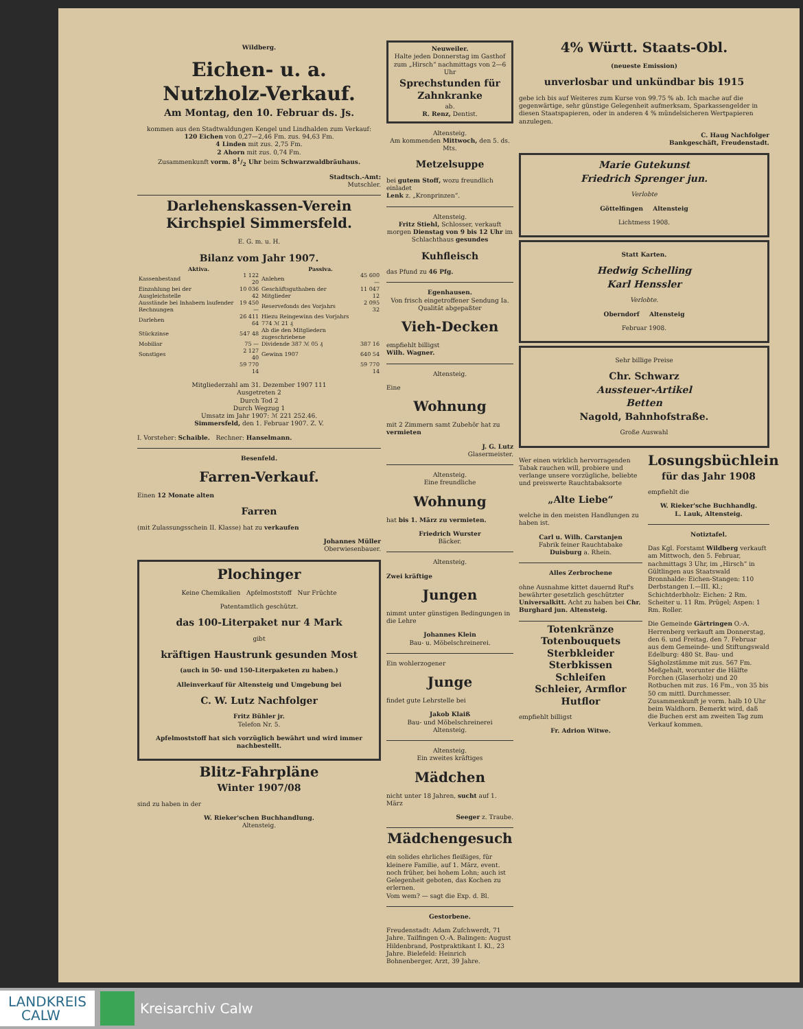Wildberg.
Eichen- u. a. Nutzholz-Verkauf.
Am Montag, den 10. Februar ds. Js.
kommen aus den Stadtwaldungen Kengel und Lindhalden zum Verkauf:
120 Eichen von 0,27—2,46 Fm. zus. 94,63 Fm.
4 Linden mit zus. 2,75 Fm.
2 Ahorn mit zus. 0,74 Fm.
Zusammenkunft vorm. 81/2 Uhr beim Schwarzwaldbräuhaus.
Stadtsch.-Amt:
Mutschler.
Darlehenskassen-Verein Kirchspiel Simmersfeld.
E. G. m. u. H.
Bilanz vom Jahr 1907.
| Aktiva. | | Passiva. | |
| --- | --- | --- | --- |
| Kassenbestand | 1 122 20 | Anlehen | 45 600 — |
| Einzahlung bei der Ausgleichstelle | 10 036 42 | Geschäftsguthaben der Mitglieder | 11 047 12 |
| Ausstände bei Inhabern laufender Rechnungen | 19 450 — | Reservefonds des Vorjahrs | 2 095 32 |
| Darlehen | 26 411 64 | Hiezu Reingewinn des Vorjahrs 774 ℳ 21 ₰ | |
| Stückzinse | 547 48 | Ab die den Mitgliedern zugeschriebene | |
| Mobiliar | 75 — | Dividende 387 ℳ 05 ₰ | 387 16 |
| Sonstiges | 2 127 40 | Gewinn 1907 | 640 54 |
| | 59 770 14 | | 59 770 14 |
Mitgliederzahl am 31. Dezember 1907 111
Ausgetreten 2
Durch Tod 2
Durch Wegzug 1
Umsatz im Jahr 1907: ℳ 221 252.46.
Simmersfeld, den 1. Februar 1907. Z. V.
I. Vorsteher: Schaible. Rechner: Hanselmann.
Besenfeld.
Farren-Verkauf.
Einen 12 Monate alten
Farren
(mit Zulassungsschein II. Klasse) hat zu verkaufen
Johannes Müller
Oberwiesenbauer.
Plochinger
Keine Chemikalien Apfelmoststoff Nur Früchte
Patentamtlich geschützt.
das 100-Literpaket nur 4 Mark
gibt
kräftigen Haustrunk gesunden Most
(auch in 50- und 150-Literpaketen zu haben.)
Alleinverkauf für Altensteig und Umgebung bei
C. W. Lutz Nachfolger
Fritz Bühler jr.
Telefon Nr. 5.
Apfelmoststoff hat sich vorzüglich bewährt und wird immer nachbestellt.
Blitz-Fahrpläne
Winter 1907/08
sind zu haben in der
W. Rieker'schen Buchhandlung.
Altensteig.
Neuweiler.
Halte jeden Donnerstag im Gasthof zum „Hirsch“ nachmittags von 2—6 Uhr
Sprechstunden für Zahnkranke
ab.
R. Renz, Dentist.
Altensteig.
Am kommenden Mittwoch, den 5. ds. Mts.
Metzelsuppe
bei gutem Stoff, wozu freundlich einladet
Lenk z. „Kronprinzen“.
Altensteig.
Fritz Stiehl, Schlosser, verkauft morgen Dienstag von 9 bis 12 Uhr im Schlachthaus gesundes
Kuhfleisch
das Pfund zu 46 Pfg.
Egenhausen.
Von frisch eingetroffener Sendung Ia. Qualität abgepaßter
Vieh-Decken
empfiehlt billigst
Wilh. Wagner.
Altensteig.
Eine
Wohnung
mit 2 Zimmern samt Zubehör hat zu vermieten
J. G. Lutz
Glasermeister.
Altensteig.
Eine freundliche
Wohnung
hat bis 1. März zu vermieten.
Friedrich Wurster
Bäcker.
Altensteig.
Zwei kräftige
Jungen
nimmt unter günstigen Bedingungen in die Lehre
Johannes Klein
Bau- u. Möbelschreinerei.
Ein wohlerzogener
Junge
findet gute Lehrstelle bei
Jakob Klaiß
Bau- und Möbelschreinerei
Altensteig.
Altensteig.
Ein zweites kräftiges
Mädchen
nicht unter 18 Jahren, sucht auf 1. März
Seeger z. Traube.
Mädchengesuch
ein solides ehrliches fleißiges, für kleinere Familie, auf 1. März, event. noch früher, bei hohem Lohn; auch ist Gelegenheit geboten, das Kochen zu erlernen.
Vom wem? — sagt die Exp. d. Bl.
Gestorbene.
Freudenstadt: Adam Zufchwerdt, 71 Jahre. Tailfingen O.-A. Balingen: August Hildenbrand, Postpraktikant I. Kl., 23 Jahre. Bielefeld: Heinrich Bohnenberger, Arzt, 39 Jahre.
4% Württ. Staats-Obl.
(neueste Emission)
unverlosbar und unkündbar bis 1915
gebe ich bis auf Weiteres zum Kurse von 99.75 % ab. Ich mache auf die gegenwärtige, sehr günstige Gelegenheit aufmerksam, Sparkassengelder in diesen Staatspapieren, oder in anderen 4 % mündelsicheren Wertpapieren anzulegen.
C. Haug Nachfolger
Bankgeschäft, Freudenstadt.
Marie Gutekunst
Friedrich Sprenger jun.
Verlobte
Göttelfingen Altensteig
Lichtmess 1908.
Statt Karten.
Hedwig Schelling
Karl Henssler
Verlobte.
Oberndorf Altensteig
Februar 1908.
Sehr billige Preise
Chr. Schwarz
Aussteuer-Artikel
Betten
Nagold, Bahnhofstraße.
Große Auswahl
Wer einen wirklich hervorragenden Tabak rauchen will, probiere und verlange unsere vorzügliche, beliebte und preiswerte Rauchtabaksorte
„Alte Liebe“
welche in den meisten Handlungen zu haben ist.
Carl u. Wilh. Carstanjen
Fabrik feiner Rauchtabake
Duisburg a. Rhein.
Alles Zerbrochene
ohne Ausnahme kittet dauernd Ruf's bewährter gesetzlich geschützter Universalkitt. Acht zu haben bei Chr. Burghard jun. Altensteig.
Totenkränze
Totenbouquets
Sterbkleider
Sterbkissen
Schleifen
Schleier, Armflor
Hutflor
empfiehlt billigst
Fr. Adrion Witwe.
Losungsbüchlein
für das Jahr 1908
empfiehlt die
W. Rieker'sche Buchhandlg.
L. Lauk, Altensteig.
Notiztafel.
Das Kgl. Forstamt Wildberg verkauft am Mittwoch, den 5. Februar, nachmittags 3 Uhr, im „Hirsch“ in Gültlingen aus Staatswald Bronnhalde: Eichen-Stangen: 110 Derbstangen I.—III. Kl.; Schichtderbholz: Eichen: 2 Rm. Scheiter u. 11 Rm. Prügel; Aspen: 1 Rm. Roller.
Die Gemeinde Gärtringen O.-A. Herrenberg verkauft am Donnerstag, den 6. und Freitag, den 7. Februar aus dem Gemeinde- und Stiftungswald Edelburg: 480 St. Bau- und Sägholzstämme mit zus. 567 Fm. Meßgehalt, worunter die Hälfte Forchen (Glaserholz) und 20 Rotbuchen mit zus. 16 Fm., von 35 bis 50 cm mittl. Durchmesser. Zusammenkunft je vorm. halb 10 Uhr beim Waldhorn. Bemerkt wird, daß die Buchen erst am zweiten Tag zum Verkauf kommen.
LANDKREIS
CALW
Kreisarchiv Calw